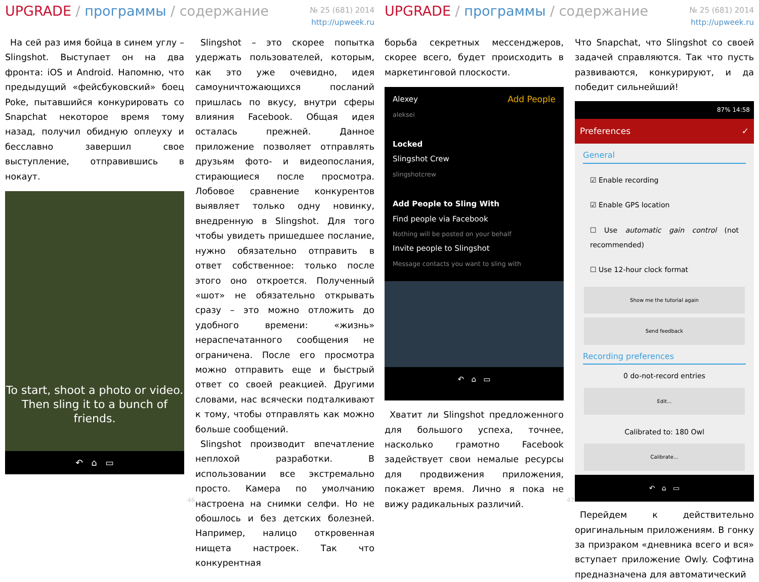UPGRADE / программы / содержание
№ 25 (681) 2014
http://upweek.ru
На сей раз имя бойца в синем углу – Slingshot. Выступает он на два фронта: iOS и Android. Напомню, что предыдущий «фейсбуковский» боец Poke, пытавшийся конкурировать со Snapchat некоторое время тому назад, получил обидную оплеуху и бесславно завершил свое выступление, отправившись в нокаут.
To start, shoot a photo or video. Then sling it to a bunch of friends.
↶ ⌂ ▭
Slingshot – это скорее попытка удержать пользователей, которым, как это уже очевидно, идея самоуничтожающихся посланий пришлась по вкусу, внутри сферы влияния Facebook. Общая идея осталась прежней. Данное приложение позволяет отправлять друзьям фото- и видеопослания, стирающиеся после просмотра. Лобовое сравнение конкурентов выявляет только одну новинку, внедренную в Slingshot. Для того чтобы увидеть пришедшее послание, нужно обязательно отправить в ответ собственное: только после этого оно откроется. Полученный «шот» не обязательно открывать сразу – это можно отложить до удобного времени: «жизнь» нераспечатанного сообщения не ограничена. После его просмотра можно отправить еще и быстрый ответ со своей реакцией. Другими словами, нас всячески подталкивают к тому, чтобы отправлять как можно больше сообщений.
Slingshot производит впечатление неплохой разработки. В использовании все экстремально просто. Камера по умолчанию настроена на снимки селфи. Но не обошлось и без детских болезней. Например, налицо откровенная нищета настроек. Так что конкурентная
46
UPGRADE / программы / содержание
№ 25 (681) 2014
http://upweek.ru
борьба секретных мессенджеров, скорее всего, будет происходить в маркетинговой плоскости.
Alexey
aleksei
Add People
Locked
Slingshot Crew
slingshotcrew
Add People to Sling With
Find people via Facebook
Nothing will be posted on your behalf
Invite people to Slingshot
Message contacts you want to sling with
↶ ⌂ ▭
Хватит ли Slingshot предложенного для большого успеха, точнее, насколько грамотно Facebook задействует свои немалые ресурсы для продвижения приложения, покажет время. Лично я пока не вижу радикальных различий.
Что Snapchat, что Slingshot со своей задачей справляются. Так что пусть развиваются, конкурируют, и да победит сильнейший!
87% 14:58
Preferences ✓
General
☑ Enable recording
☑ Enable GPS location
☐ Use automatic gain control (not recommended)
☐ Use 12-hour clock format
Show me the tutorial again
Send feedback
Recording preferences
0 do-not-record entries
Edit...
Calibrated to: 180 Owl
Calibrate...
↶ ⌂ ▭
Перейдем к действительно оригинальным приложениям. В гонку за призраком «дневника всего и вся» вступает приложение Owly. Софтина предназначена для автоматический
47